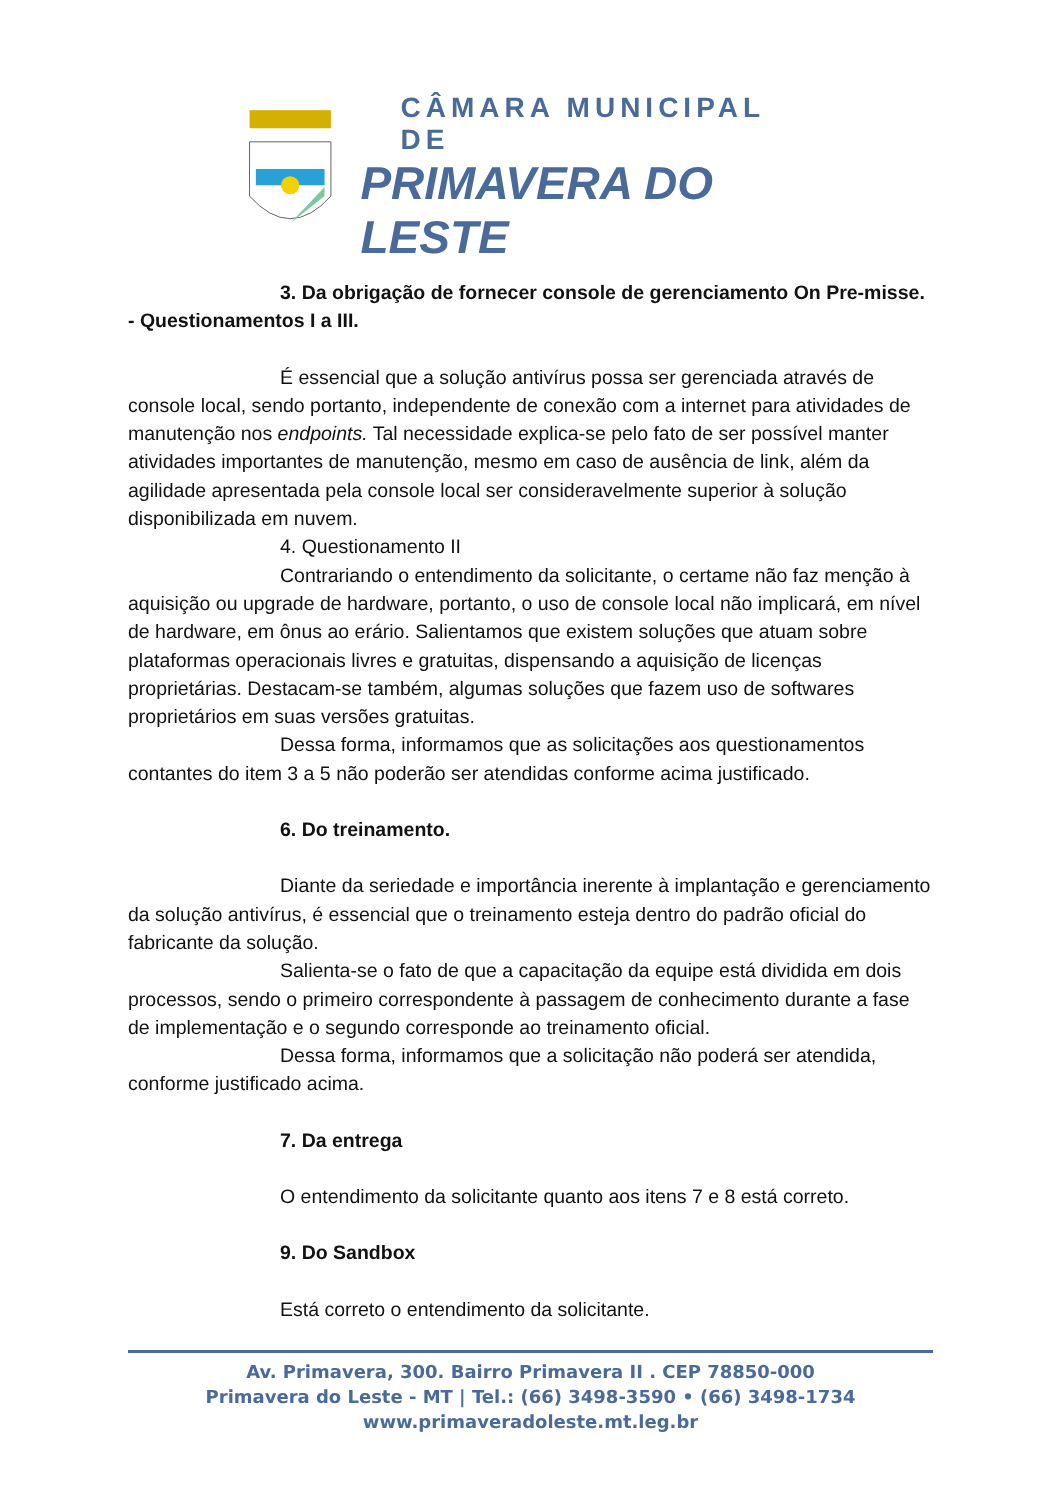CÂMARA MUNICIPAL DE
PRIMAVERA DO LESTE
3. Da obrigação de fornecer console de gerenciamento On Pre-misse. - Questionamentos I a III.
É essencial que a solução antivírus possa ser gerenciada através de console local, sendo portanto, independente de conexão com a internet para atividades de manutenção nos endpoints. Tal necessidade explica-se pelo fato de ser possível manter atividades importantes de manutenção, mesmo em caso de ausência de link, além da agilidade apresentada pela console local ser consideravelmente superior à solução disponibilizada em nuvem.
4. Questionamento II
Contrariando o entendimento da solicitante, o certame não faz menção à aquisição ou upgrade de hardware, portanto, o uso de console local não implicará, em nível de hardware, em ônus ao erário. Salientamos que existem soluções que atuam sobre plataformas operacionais livres e gratuitas, dispensando a aquisição de licenças proprietárias. Destacam-se também, algumas soluções que fazem uso de softwares proprietários em suas versões gratuitas.
Dessa forma, informamos que as solicitações aos questionamentos contantes do item 3 a 5 não poderão ser atendidas conforme acima justificado.
6. Do treinamento.
Diante da seriedade e importância inerente à implantação e gerenciamento da solução antivírus, é essencial que o treinamento esteja dentro do padrão oficial do fabricante da solução.
Salienta-se o fato de que a capacitação da equipe está dividida em dois processos, sendo o primeiro correspondente à passagem de conhecimento durante a fase de implementação e o segundo corresponde ao treinamento oficial.
Dessa forma, informamos que a solicitação não poderá ser atendida, conforme justificado acima.
7. Da entrega
O entendimento da solicitante quanto aos itens 7 e 8 está correto.
9. Do Sandbox
Está correto o entendimento da solicitante.
Av. Primavera, 300. Bairro Primavera II . CEP 78850-000
Primavera do Leste - MT | Tel.: (66) 3498-3590 • (66) 3498-1734
www.primaveradoleste.mt.leg.br